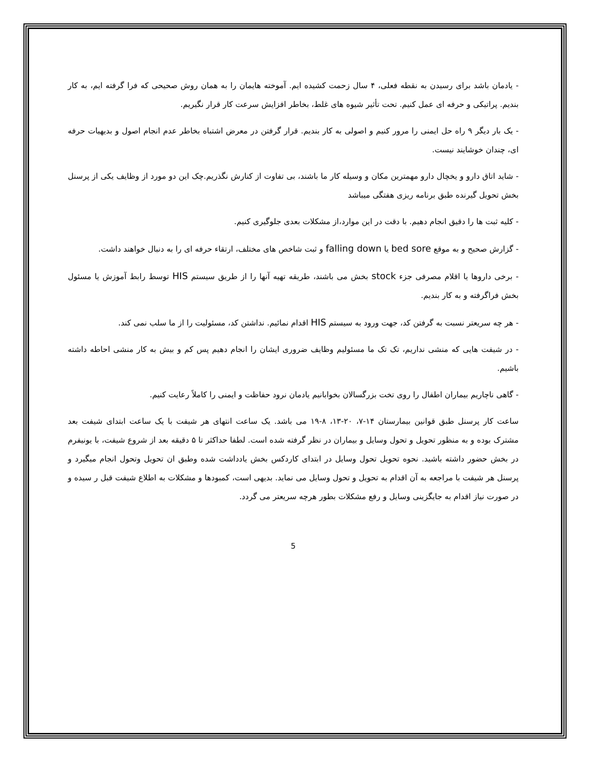- یادمان باشد برای رسیدن به نقطه فعلی، ۴ سال زحمت کشیده ایم. آموخته هایمان را به همان روش صحیحی که فرا گرفته ایم، به کار بندیم. پراتیکی و حرفه ای عمل کنیم. تحت تأثیر شیوه های غلط، بخاطر افزایش سرعت کار قرار نگیریم.
- یک بار دیگر ۹ راه حل ایمنی را مرور کنیم و اصولی به کار بندیم. قرار گرفتن در معرض اشتباه بخاطر عدم انجام اصول و بدیهیات حرفه ای، چندان خوشایند نیست.
- شاید اتاق دارو و یخچال دارو مهمترین مکان و وسیله کار ما باشند، بی تفاوت از کنارش نگذریم.چک این دو مورد از وظایف یکی از پرسنل بخش تحویل گیرنده طبق برنامه ریزی هفتگی میباشد
- کلیه ثبت ها را دقیق انجام دهیم. با دقت در این موارد،از مشکلات بعدی جلوگیری کنیم.
- گزارش صحیح و به موقع bed sore یا falling down و ثبت شاخص های مختلف، ارتقاء حرفه ای را به دنبال خواهند داشت.
- برخی داروها یا اقلام مصرفی جزء stock بخش می باشند، طریقه تهیه آنها را از طریق سیستم HIS توسط رابط آموزش یا مسئول بخش فراگرفته و به کار بندیم.
- هر چه سریعتر نسبت به گرفتن کد، جهت ورود به سیستم HIS اقدام نمائیم. نداشتن کد، مسئولیت را از ما سلب نمی کند.
- در شیفت هایی که منشی نداریم، تک تک ما مسئولیم وظایف ضروری ایشان را انجام دهیم پس کم و بیش به کار منشی احاطه داشته باشیم.
- گاهی ناچاریم بیماران اطفال را روی تخت بزرگسالان بخوابانیم یادمان نرود حفاظت و ایمنی را کاملاً رعایت کنیم.
ساعت کار پرسنل طبق قوانین بیمارستان ۱۴-۷، ۲۰-۱۳، ۸-۱۹ می باشد. یک ساعت انتهای هر شیفت با یک ساعت ابتدای شیفت بعد مشترک بوده و به منظور تحویل و تحول وسایل و بیماران در نظر گرفته شده است. لطفا حداکثر تا ۵ دقیقه بعد از شروع شیفت، با یونیفرم در بخش حضور داشته باشید. نحوه تحویل تحول وسایل در ابتدای کاردکس بخش یادداشت شده وطبق ان تحویل وتحول انجام میگیرد و پرسنل هر شیفت با مراجعه به آن اقدام به تحویل و تحول وسایل می نماید. بدیهی است، کمبودها و مشکلات به اطلاع شیفت قبل ر سیده و در صورت نیاز اقدام به جایگزینی وسایل و رفع مشکلات بطور هرچه سریعتر می گردد.
5